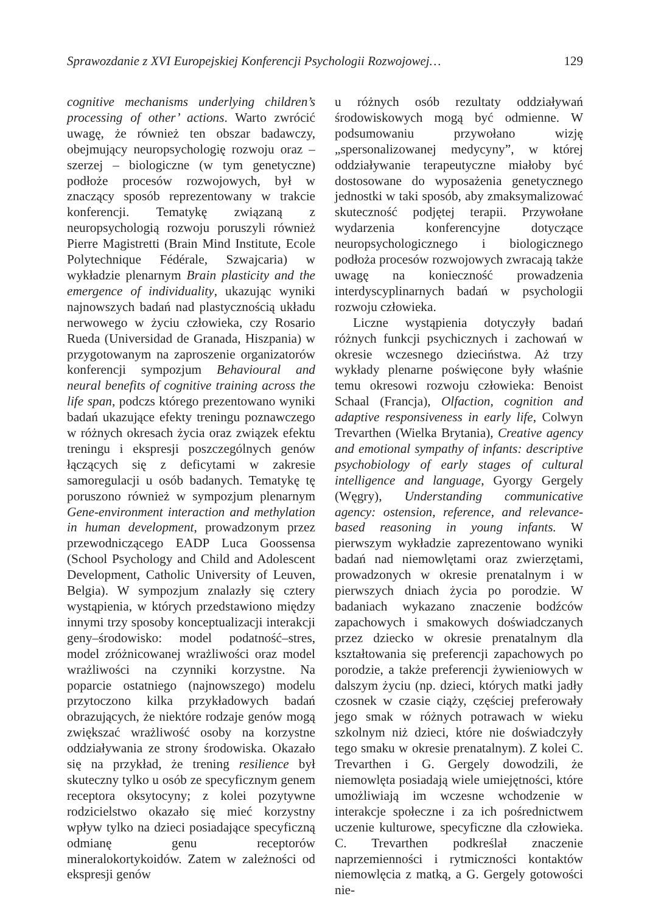Sprawozdanie z XVI Europejskiej Konferencji Psychologii Rozwojowej… 129
cognitive mechanisms underlying children’s processing of other’ actions. Warto zwrócić uwagę, że również ten obszar badawczy, obejmujący neuropsychologię rozwoju oraz – szerzej – biologiczne (w tym genetyczne) podłoże procesów rozwojowych, był w znaczący sposób reprezentowany w trakcie konferencji. Tematykę związaną z neuropsychologią rozwoju poruszyli również Pierre Magistretti (Brain Mind Institute, Ecole Polytechnique Fédérale, Szwajcaria) w wykładzie plenarnym Brain plasticity and the emergence of individuality, ukazując wyniki najnowszych badań nad plastycznością układu nerwowego w życiu człowieka, czy Rosario Rueda (Universidad de Granada, Hiszpania) w przygotowanym na zaproszenie organizatorów konferencji sympozjum Behavioural and neural benefits of cognitive training across the life span, podczs którego prezentowano wyniki badań ukazujące efekty treningu poznawczego w różnych okresach życia oraz związek efektu treningu i ekspresji poszczególnych genów łączących się z deficytami w zakresie samoregulacji u osób badanych. Tematykę tę poruszono również w sympozjum plenarnym Gene-environment interaction and methylation in human development, prowadzonym przez przewodniczącego EADP Luca Goossensa (School Psychology and Child and Adolescent Development, Catholic University of Leuven, Belgia). W sympozjum znalazły się cztery wystąpienia, w których przedstawiono między innymi trzy sposoby konceptualizacji interakcji geny–środowisko: model podatność–stres, model zróżnicowanej wrażliwości oraz model wrażliwości na czynniki korzystne. Na poparcie ostatniego (najnowszego) modelu przytoczono kilka przykładowych badań obrazujących, że niektóre rodzaje genów mogą zwiększać wrażliwość osoby na korzystne oddziaływania ze strony środowiska. Okazało się na przykład, że trening resilience był skuteczny tylko u osób ze specyficznym genem receptora oksytocyny; z kolei pozytywne rodzicielstwo okazało się mieć korzystny wpływ tylko na dzieci posiadające specyficzną odmianę genu receptorów mineralokortykoidów. Zatem w zależności od ekspresji genów
u różnych osób rezultaty oddziaływań środowiskowych mogą być odmienne. W podsumowaniu przywołano wizję „spersonalizowanej medycyny”, w której oddziaływanie terapeutyczne miałoby być dostosowane do wyposażenia genetycznego jednostki w taki sposób, aby zmaksymalizować skuteczność podjętej terapii. Przywołane wydarzenia konferencyjne dotyczące neuropsychologicznego i biologicznego podłoża procesów rozwojowych zwracają także uwagę na konieczność prowadzenia interdyscyplinarnych badań w psychologii rozwoju człowieka.
Liczne wystąpienia dotyczyły badań różnych funkcji psychicznych i zachowań w okresie wczesnego dzieciństwa. Aż trzy wykłady plenarne poświęcone były właśnie temu okresowi rozwoju człowieka: Benoist Schaal (Francja), Olfaction, cognition and adaptive responsiveness in early life, Colwyn Trevarthen (Wielka Brytania), Creative agency and emotional sympathy of infants: descriptive psychobiology of early stages of cultural intelligence and language, Gyorgy Gergely (Węgry), Understanding communicative agency: ostension, reference, and relevance-based reasoning in young infants. W pierwszym wykładzie zaprezentowano wyniki badań nad niemowlętami oraz zwierzętami, prowadzonych w okresie prenatalnym i w pierwszych dniach życia po porodzie. W badaniach wykazano znaczenie bodźców zapachowych i smakowych doświadczanych przez dziecko w okresie prenatalnym dla kształtowania się preferencji zapachowych po porodzie, a także preferencji żywieniowych w dalszym życiu (np. dzieci, których matki jadły czosnek w czasie ciąży, częściej preferowały jego smak w różnych potrawach w wieku szkolnym niż dzieci, które nie doświadczyły tego smaku w okresie prenatalnym). Z kolei C. Trevarthen i G. Gergely dowodzili, że niemowlęta posiadają wiele umiejętności, które umożliwiają im wczesne wchodzenie w interakcje społeczne i za ich pośrednictwem uczenie kulturowe, specyficzne dla człowieka. C. Trevarthen podkreślał znaczenie naprzemienności i rytmiczności kontaktów niemowlęcia z matką, a G. Gergely gotowości nie-